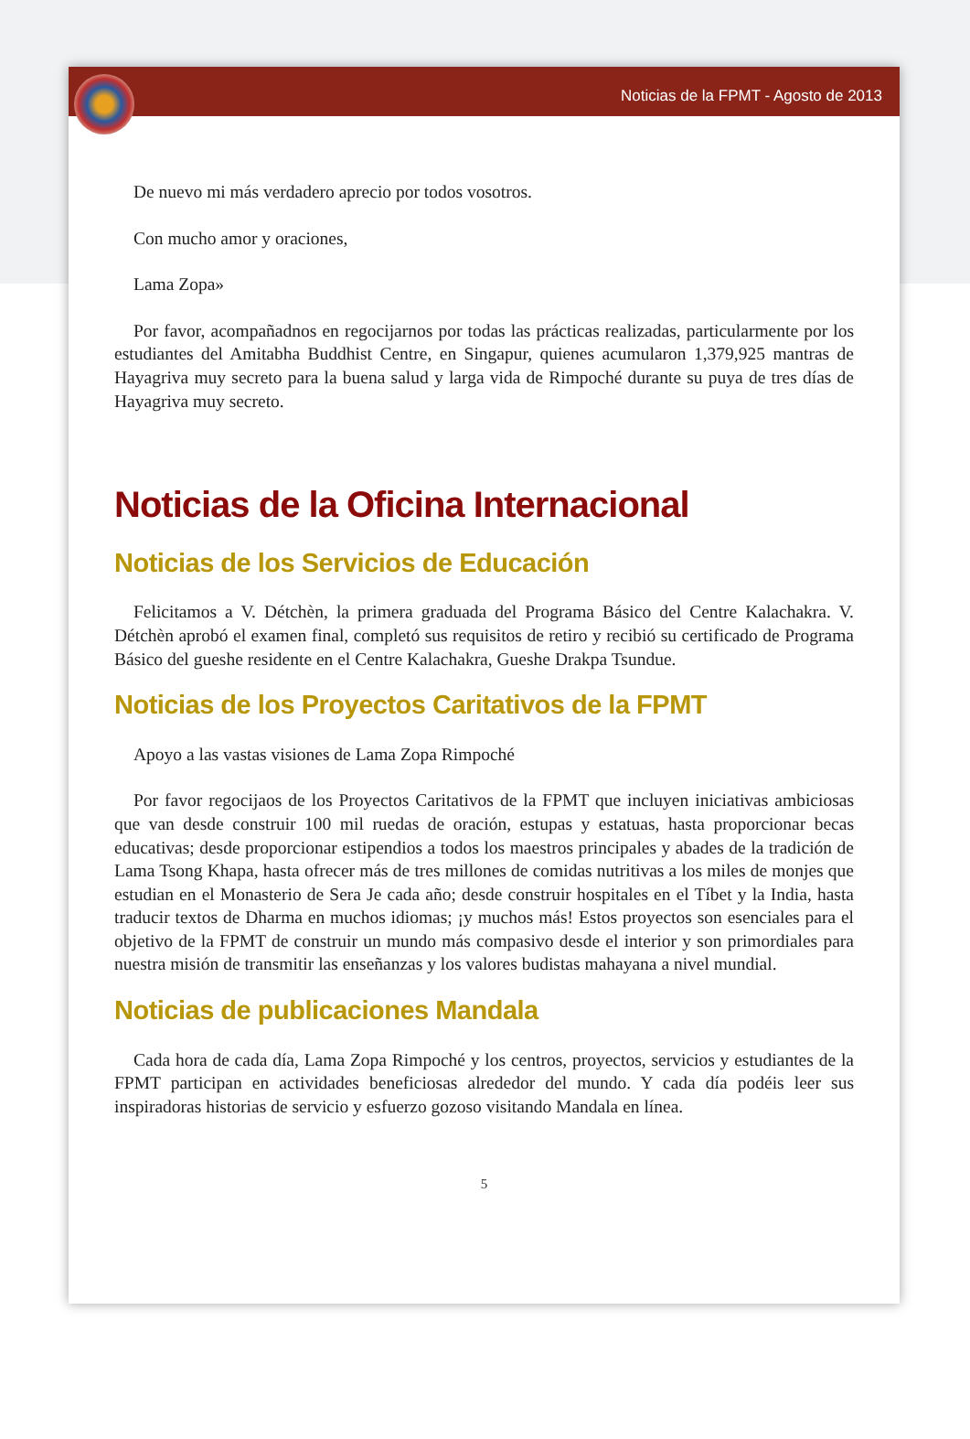Noticias de la FPMT - Agosto de 2013
De nuevo mi más verdadero aprecio por todos vosotros.
Con mucho amor y oraciones,
Lama Zopa»
Por favor, acompañadnos en regocijarnos por todas las prácticas realizadas, particularmente por los estudiantes del Amitabha Buddhist Centre, en Singapur, quienes acumularon 1,379,925 mantras de Hayagriva muy secreto para la buena salud y larga vida de Rimpoché durante su puya de tres días de Hayagriva muy secreto.
Noticias de la Oficina Internacional
Noticias de los Servicios de Educación
Felicitamos a V. Détchèn, la primera graduada del Programa Básico del Centre Kalachakra. V. Détchèn aprobó el examen final, completó sus requisitos de retiro y recibió su certificado de Programa Básico del gueshe residente en el Centre Kalachakra, Gueshe Drakpa Tsundue.
Noticias de los Proyectos Caritativos de la FPMT
Apoyo a las vastas visiones de Lama Zopa Rimpoché
Por favor regocijaos de los Proyectos Caritativos de la FPMT que incluyen iniciativas ambiciosas que van desde construir 100 mil ruedas de oración, estupas y estatuas, hasta proporcionar becas educativas; desde proporcionar estipendios a todos los maestros principales y abades de la tradición de Lama Tsong Khapa, hasta ofrecer más de tres millones de comidas nutritivas a los miles de monjes que estudian en el Monasterio de Sera Je cada año; desde construir hospitales en el Tíbet y la India, hasta traducir textos de Dharma en muchos idiomas; ¡y muchos más! Estos proyectos son esenciales para el objetivo de la FPMT de construir un mundo más compasivo desde el interior y son primordiales para nuestra misión de transmitir las enseñanzas y los valores budistas mahayana a nivel mundial.
Noticias de publicaciones Mandala
Cada hora de cada día, Lama Zopa Rimpoché y los centros, proyectos, servicios y estudiantes de la FPMT participan en actividades beneficiosas alrededor del mundo. Y cada día podéis leer sus inspiradoras historias de servicio y esfuerzo gozoso visitando Mandala en línea.
5